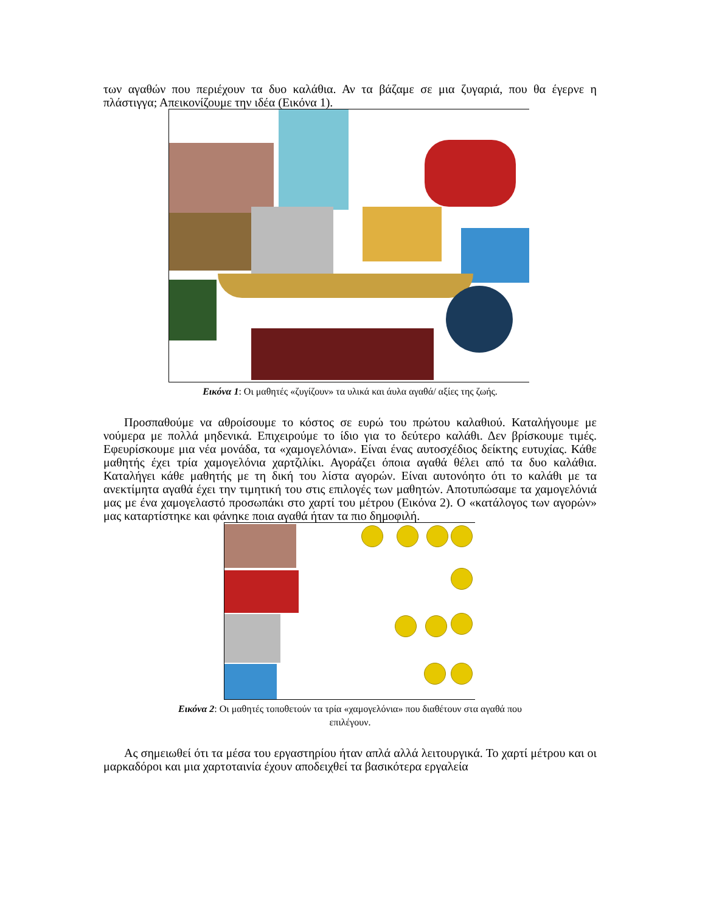των αγαθών που περιέχουν τα δυο καλάθια. Αν τα βάζαμε σε μια ζυγαριά, που θα έγερνε η πλάστιγγα; Απεικονίζουμε την ιδέα (Εικόνα 1).
Εικόνα 1: Οι μαθητές «ζυγίζουν» τα υλικά και άυλα αγαθά/ αξίες της ζωής.
Προσπαθούμε να αθροίσουμε το κόστος σε ευρώ του πρώτου καλαθιού. Καταλήγουμε με νούμερα με πολλά μηδενικά. Επιχειρούμε το ίδιο για το δεύτερο καλάθι. Δεν βρίσκουμε τιμές. Εφευρίσκουμε μια νέα μονάδα, τα «χαμογελόνια». Είναι ένας αυτοσχέδιος δείκτης ευτυχίας. Κάθε μαθητής έχει τρία χαμογελόνια χαρτζιλίκι. Αγοράζει όποια αγαθά θέλει από τα δυο καλάθια. Καταλήγει κάθε μαθητής με τη δική του λίστα αγορών. Είναι αυτονόητο ότι το καλάθι με τα ανεκτίμητα αγαθά έχει την τιμητική του στις επιλογές των μαθητών. Αποτυπώσαμε τα χαμογελόνιά μας με ένα χαμογελαστό προσωπάκι στο χαρτί του μέτρου (Εικόνα 2). Ο «κατάλογος των αγορών» μας καταρτίστηκε και φάνηκε ποια αγαθά ήταν τα πιο δημοφιλή.
Εικόνα 2: Οι μαθητές τοποθετούν τα τρία «χαμογελόνια» που διαθέτουν στα αγαθά που
επιλέγουν.
Ας σημειωθεί ότι τα μέσα του εργαστηρίου ήταν απλά αλλά λειτουργικά. Το χαρτί μέτρου και οι μαρκαδόροι και μια χαρτοταινία έχουν αποδειχθεί τα βασικότερα εργαλεία